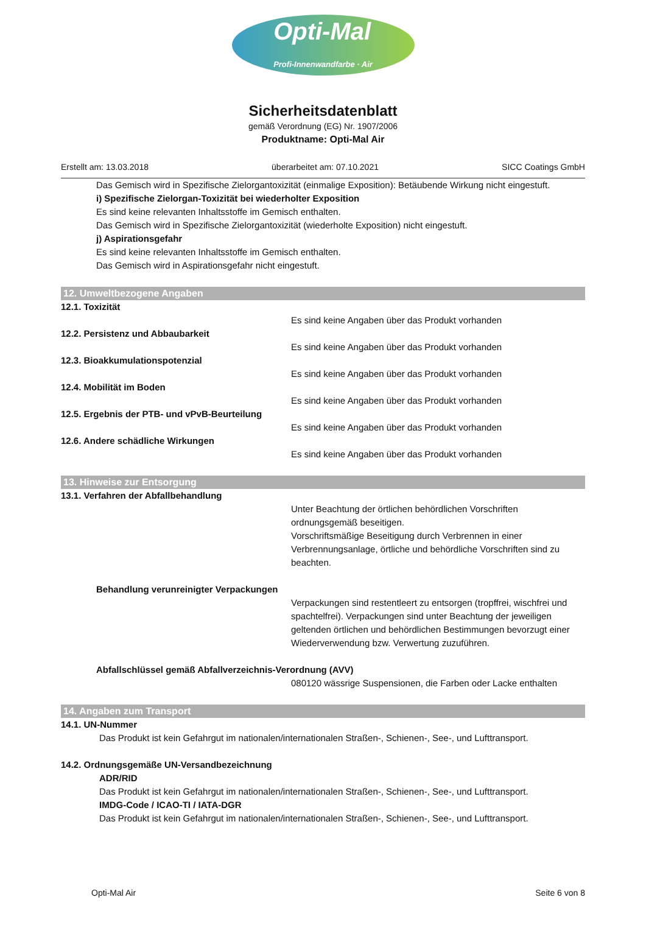Opti-Mal
Profi-Innenwandfarbe · Air
Sicherheitsdatenblatt
gemäß Verordnung (EG) Nr. 1907/2006
Produktname: Opti-Mal Air
Erstellt am: 13.03.2018 überarbeitet am: 07.10.2021 SICC Coatings GmbH
Das Gemisch wird in Spezifische Zielorgantoxizität (einmalige Exposition): Betäubende Wirkung nicht eingestuft.
i) Spezifische Zielorgan-Toxizität bei wiederholter Exposition
Es sind keine relevanten Inhaltsstoffe im Gemisch enthalten.
Das Gemisch wird in Spezifische Zielorgantoxizität (wiederholte Exposition) nicht eingestuft.
j) Aspirationsgefahr
Es sind keine relevanten Inhaltsstoffe im Gemisch enthalten.
Das Gemisch wird in Aspirationsgefahr nicht eingestuft.
12. Umweltbezogene Angaben
12.1. Toxizität
Es sind keine Angaben über das Produkt vorhanden
12.2. Persistenz und Abbaubarkeit
Es sind keine Angaben über das Produkt vorhanden
12.3. Bioakkumulationspotenzial
Es sind keine Angaben über das Produkt vorhanden
12.4. Mobilität im Boden
Es sind keine Angaben über das Produkt vorhanden
12.5. Ergebnis der PTB- und vPvB-Beurteilung
Es sind keine Angaben über das Produkt vorhanden
12.6. Andere schädliche Wirkungen
Es sind keine Angaben über das Produkt vorhanden
13. Hinweise zur Entsorgung
13.1. Verfahren der Abfallbehandlung
Unter Beachtung der örtlichen behördlichen Vorschriften ordnungsgemäß beseitigen.
Vorschriftsmäßige Beseitigung durch Verbrennen in einer Verbrennungsanlage, örtliche und behördliche Vorschriften sind zu beachten.
Behandlung verunreinigter Verpackungen
Verpackungen sind restentleert zu entsorgen (tropffrei, wischfrei und spachtelfrei). Verpackungen sind unter Beachtung der jeweiligen geltenden örtlichen und behördlichen Bestimmungen bevorzugt einer Wiederverwendung bzw. Verwertung zuzuführen.
Abfallschlüssel gemäß Abfallverzeichnis-Verordnung (AVV)
080120 wässrige Suspensionen, die Farben oder Lacke enthalten
14. Angaben zum Transport
14.1. UN-Nummer
Das Produkt ist kein Gefahrgut im nationalen/internationalen Straßen-, Schienen-, See-, und Lufttransport.
14.2. Ordnungsgemäße UN-Versandbezeichnung
ADR/RID
Das Produkt ist kein Gefahrgut im nationalen/internationalen Straßen-, Schienen-, See-, und Lufttransport.
IMDG-Code / ICAO-TI / IATA-DGR
Das Produkt ist kein Gefahrgut im nationalen/internationalen Straßen-, Schienen-, See-, und Lufttransport.
Opti-Mal Air Seite 6 von 8